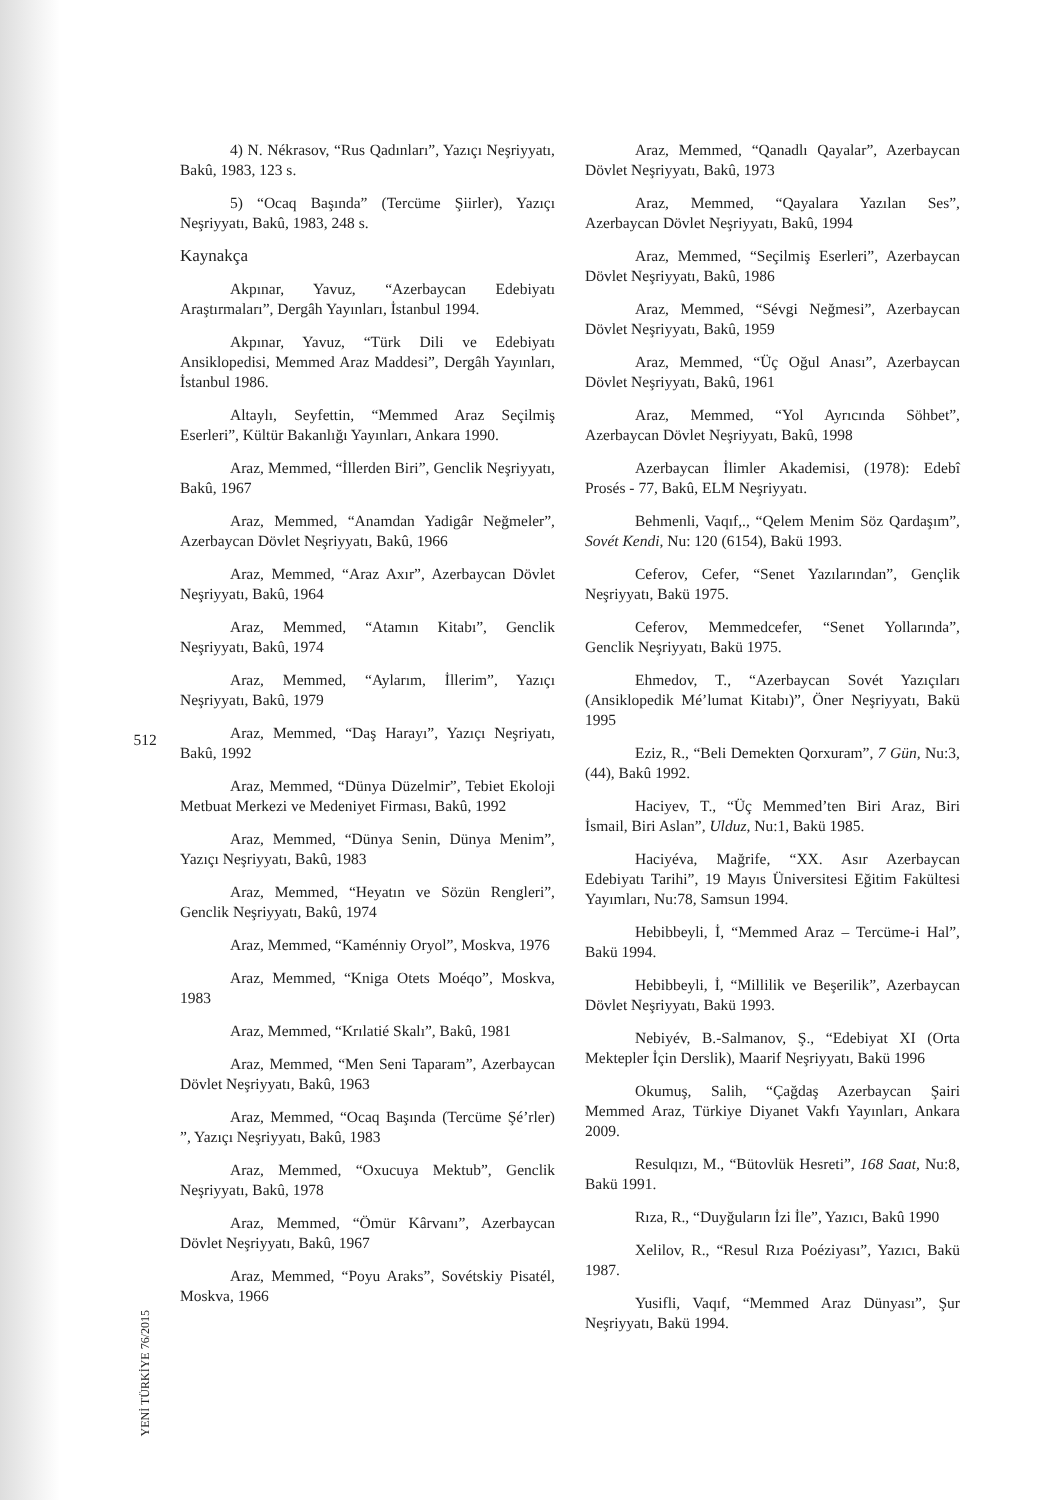512
YENİ TÜRKİYE 76/2015
4) N. Nékrasov, “Rus Qadınları”, Yazıçı Neşriyyatı, Bakû, 1983, 123 s.
5) “Ocaq Başında” (Tercüme Şiirler), Yazıçı Neşriyyatı, Bakû, 1983, 248 s.
Kaynakça
Akpınar, Yavuz, “Azerbaycan Edebiyatı Araştırmaları”, Dergâh Yayınları, İstanbul 1994.
Akpınar, Yavuz, “Türk Dili ve Edebiyatı Ansiklopedisi, Memmed Araz Maddesi”, Dergâh Yayınları, İstanbul 1986.
Altaylı, Seyfettin, “Memmed Araz Seçilmiş Eserleri”, Kültür Bakanlığı Yayınları, Ankara 1990.
Araz, Memmed, “İllerden Biri”, Genclik Neşriyyatı, Bakû, 1967
Araz, Memmed, “Anamdan Yadigâr Neğmeler”, Azerbaycan Dövlet Neşriyyatı, Bakû, 1966
Araz, Memmed, “Araz Axır”, Azerbaycan Dövlet Neşriyyatı, Bakû, 1964
Araz, Memmed, “Atamın Kitabı”, Genclik Neşriyyatı, Bakû, 1974
Araz, Memmed, “Aylarım, İllerim”, Yazıçı Neşriyyatı, Bakû, 1979
Araz, Memmed, “Daş Harayı”, Yazıçı Neşriyatı, Bakû, 1992
Araz, Memmed, “Dünya Düzelmir”, Tebiet Ekoloji Metbuat Merkezi ve Medeniyet Firması, Bakû, 1992
Araz, Memmed, “Dünya Senin, Dünya Menim”, Yazıçı Neşriyyatı, Bakû, 1983
Araz, Memmed, “Heyatın ve Sözün Rengleri”, Genclik Neşriyyatı, Bakû, 1974
Araz, Memmed, “Kaménniy Oryol”, Moskva, 1976
Araz, Memmed, “Kniga Otets Moéqo”, Moskva, 1983
Araz, Memmed, “Krılatié Skalı”, Bakû, 1981
Araz, Memmed, “Men Seni Taparam”, Azerbaycan Dövlet Neşriyyatı, Bakû, 1963
Araz, Memmed, “Ocaq Başında (Tercüme Şé’rler) ”, Yazıçı Neşriyyatı, Bakû, 1983
Araz, Memmed, “Oxucuya Mektub”, Genclik Neşriyyatı, Bakû, 1978
Araz, Memmed, “Ömür Kârvanı”, Azerbaycan Dövlet Neşriyyatı, Bakû, 1967
Araz, Memmed, “Poyu Araks”, Sovétskiy Pisatél, Moskva, 1966
Araz, Memmed, “Qanadlı Qayalar”, Azerbaycan Dövlet Neşriyyatı, Bakû, 1973
Araz, Memmed, “Qayalara Yazılan Ses”, Azerbaycan Dövlet Neşriyyatı, Bakû, 1994
Araz, Memmed, “Seçilmiş Eserleri”, Azerbaycan Dövlet Neşriyyatı, Bakû, 1986
Araz, Memmed, “Sévgi Neğmesi”, Azerbaycan Dövlet Neşriyyatı, Bakû, 1959
Araz, Memmed, “Üç Oğul Anası”, Azerbaycan Dövlet Neşriyyatı, Bakû, 1961
Araz, Memmed, “Yol Ayrıcında Söhbet”, Azerbaycan Dövlet Neşriyyatı, Bakû, 1998
Azerbaycan İlimler Akademisi, (1978): Edebî Prosés - 77, Bakû, ELM Neşriyyatı.
Behmenli, Vaqıf,., “Qelem Menim Söz Qardaşım”, Sovét Kendi, Nu: 120 (6154), Bakü 1993.
Ceferov, Cefer, “Senet Yazılarından”, Gençlik Neşriyyatı, Bakü 1975.
Ceferov, Memmedcefer, “Senet Yollarında”, Genclik Neşriyyatı, Bakü 1975.
Ehmedov, T., “Azerbaycan Sovét Yazıçıları (Ansiklopedik Mé’lumat Kitabı)”, Öner Neşriyyatı, Bakü 1995
Eziz, R., “Beli Demekten Qorxuram”, 7 Gün, Nu:3, (44), Bakû 1992.
Haciyev, T., “Üç Memmed’ten Biri Araz, Biri İsmail, Biri Aslan”, Ulduz, Nu:1, Bakü 1985.
Haciyéva, Mağrife, “XX. Asır Azerbaycan Edebiyatı Tarihi”, 19 Mayıs Üniversitesi Eğitim Fakültesi Yayımları, Nu:78, Samsun 1994.
Hebibbeyli, İ, “Memmed Araz – Tercüme-i Hal”, Bakü 1994.
Hebibbeyli, İ, “Millilik ve Beşerilik”, Azerbaycan Dövlet Neşriyyatı, Bakü 1993.
Nebiyév, B.-Salmanov, Ş., “Edebiyat XI (Orta Mektepler İçin Derslik), Maarif Neşriyyatı, Bakü 1996
Okumuş, Salih, “Çağdaş Azerbaycan Şairi Memmed Araz, Türkiye Diyanet Vakfı Yayınları, Ankara 2009.
Resulqızı, M., “Bütovlük Hesreti”, 168 Saat, Nu:8, Bakü 1991.
Rıza, R., “Duyğuların İzi İle”, Yazıcı, Bakû 1990
Xelilov, R., “Resul Rıza Poéziyası”, Yazıcı, Bakü 1987.
Yusifli, Vaqıf, “Memmed Araz Dünyası”, Şur Neşriyyatı, Bakü 1994.